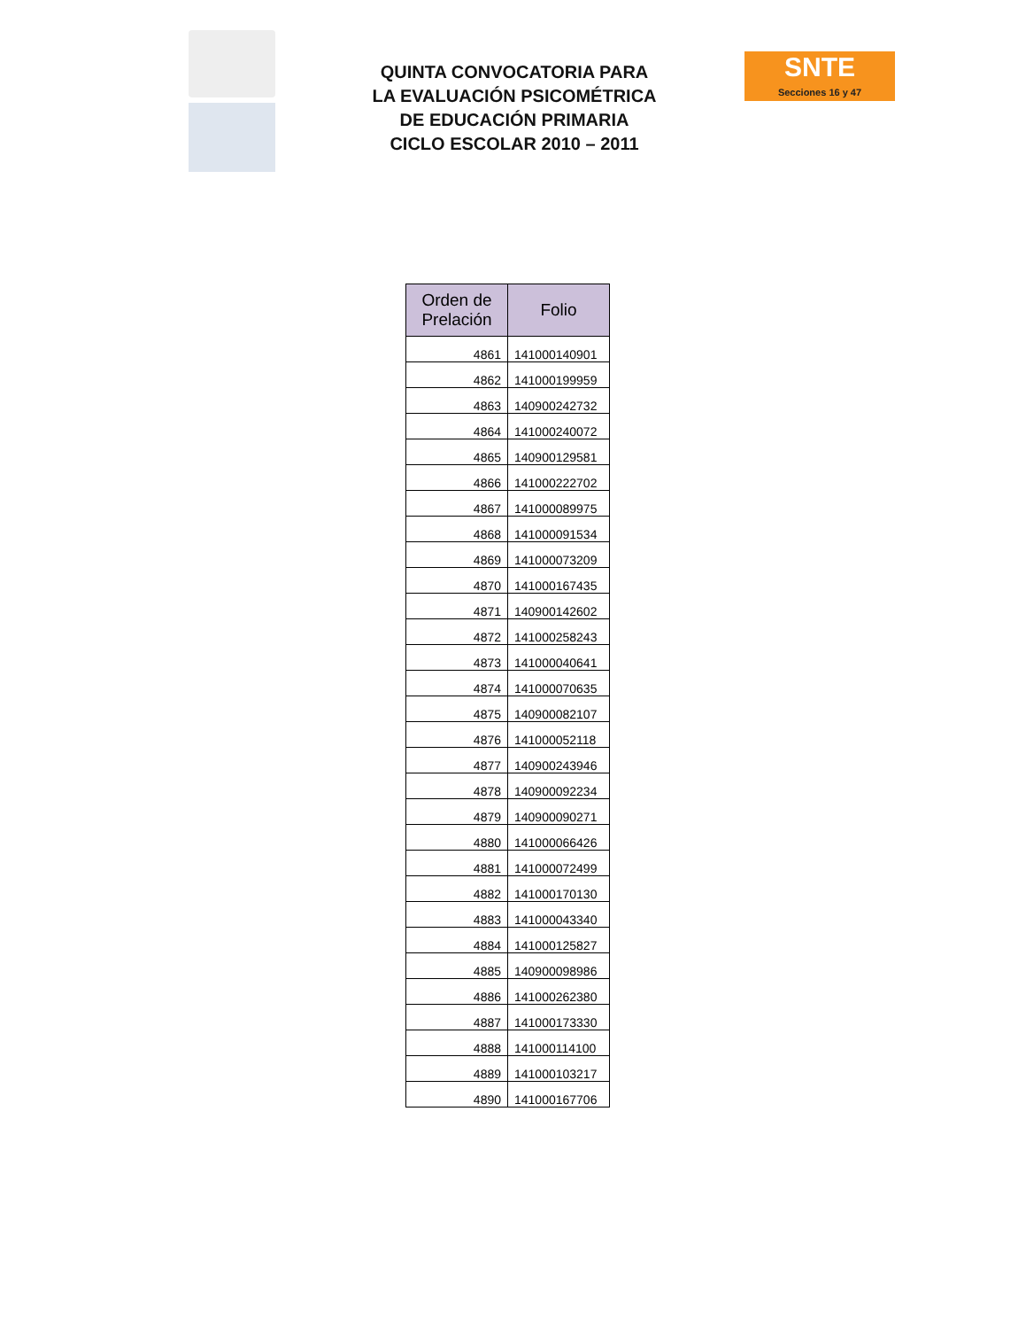QUINTA CONVOCATORIA PARA
LA EVALUACIÓN PSICOMÉTRICA
DE EDUCACIÓN PRIMARIA
CICLO ESCOLAR 2010 – 2011
SNTE
Secciones 16 y 47
| Orden de Prelación | Folio |
| --- | --- |
| 4861 | 141000140901 |
| 4862 | 141000199959 |
| 4863 | 140900242732 |
| 4864 | 141000240072 |
| 4865 | 140900129581 |
| 4866 | 141000222702 |
| 4867 | 141000089975 |
| 4868 | 141000091534 |
| 4869 | 141000073209 |
| 4870 | 141000167435 |
| 4871 | 140900142602 |
| 4872 | 141000258243 |
| 4873 | 141000040641 |
| 4874 | 141000070635 |
| 4875 | 140900082107 |
| 4876 | 141000052118 |
| 4877 | 140900243946 |
| 4878 | 140900092234 |
| 4879 | 140900090271 |
| 4880 | 141000066426 |
| 4881 | 141000072499 |
| 4882 | 141000170130 |
| 4883 | 141000043340 |
| 4884 | 141000125827 |
| 4885 | 140900098986 |
| 4886 | 141000262380 |
| 4887 | 141000173330 |
| 4888 | 141000114100 |
| 4889 | 141000103217 |
| 4890 | 141000167706 |